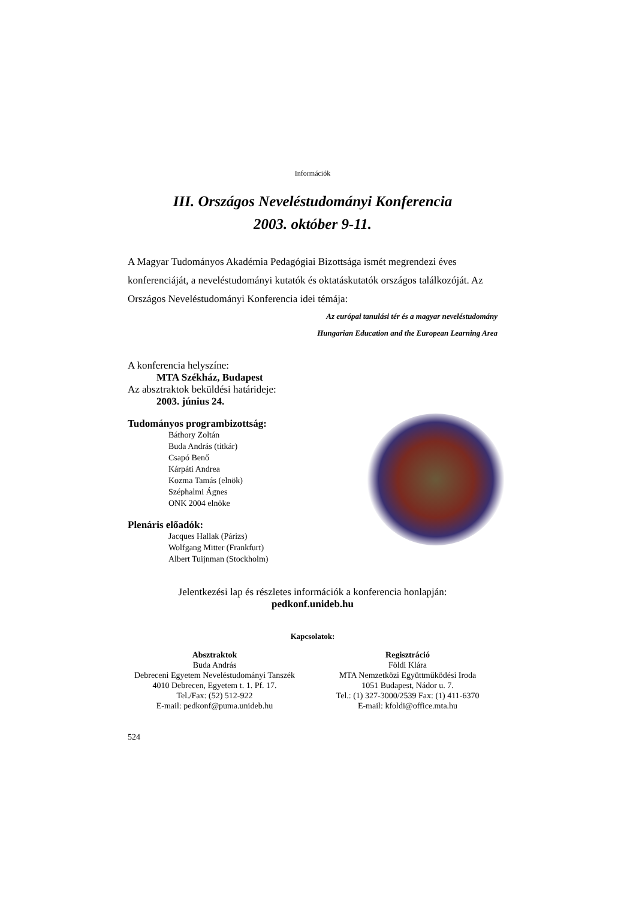Információk
III. Országos Neveléstudományi Konferencia
2003. október 9-11.
A Magyar Tudományos Akadémia Pedagógiai Bizottsága ismét megrendezi éves konferenciáját, a neveléstudományi kutatók és oktatáskutatók országos találkozóját. Az Országos Neveléstudományi Konferencia idei témája:
Az európai tanulási tér és a magyar neveléstudomány
Hungarian Education and the European Learning Area
A konferencia helyszíne:
MTA Székház, Budapest
Az absztraktok beküldési határideje:
2003. június 24.
Tudományos programbizottság:
Báthory Zoltán
Buda András (titkár)
Csapó Benő
Kárpáti Andrea
Kozma Tamás (elnök)
Széphalmi Ágnes
ONK 2004 elnöke
Plenáris előadók:
Jacques Hallak (Párizs)
Wolfgang Mitter (Frankfurt)
Albert Tuijnman (Stockholm)
Jelentkezési lap és részletes információk a konferencia honlapján:
pedkonf.unideb.hu
Kapcsolatok:
Absztraktok
Buda András
Debreceni Egyetem Neveléstudományi Tanszék
4010 Debrecen, Egyetem t. 1. Pf. 17.
Tel./Fax: (52) 512-922
E-mail: pedkonf@puma.unideb.hu
Regisztráció
Földi Klára
MTA Nemzetközi Együttműködési Iroda
1051 Budapest, Nádor u. 7.
Tel.: (1) 327-3000/2539 Fax: (1) 411-6370
E-mail: kfoldi@office.mta.hu
524